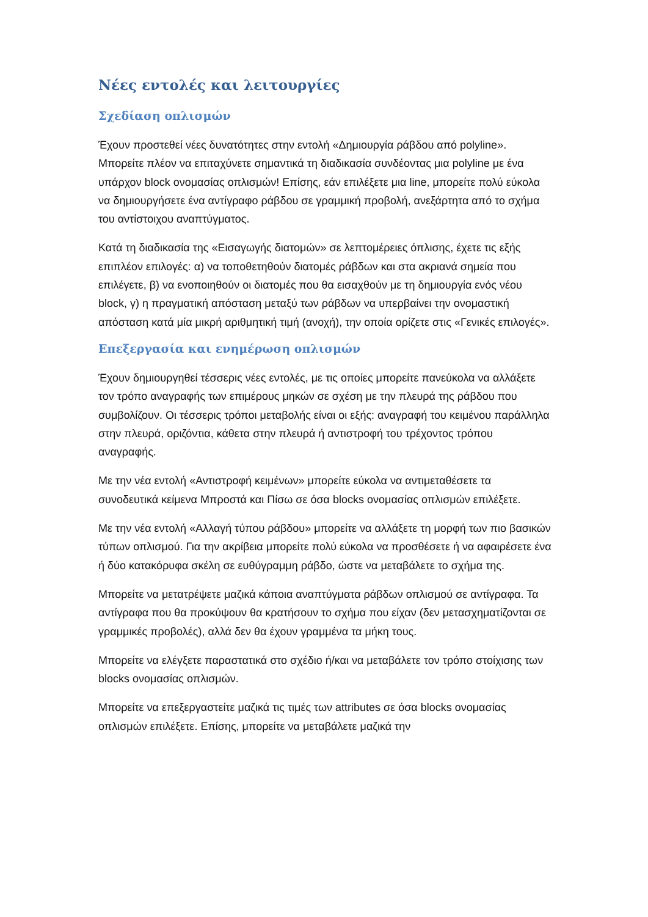Νέες εντολές και λειτουργίες
Σχεδίαση οπλισμών
Έχουν προστεθεί νέες δυνατότητες στην εντολή «Δημιουργία ράβδου από polyline». Μπορείτε πλέον να επιταχύνετε σημαντικά τη διαδικασία συνδέοντας μια polyline με ένα υπάρχον block ονομασίας οπλισμών! Επίσης, εάν επιλέξετε μια line, μπορείτε πολύ εύκολα να δημιουργήσετε ένα αντίγραφο ράβδου σε γραμμική προβολή, ανεξάρτητα από το σχήμα του αντίστοιχου αναπτύγματος.
Κατά τη διαδικασία της «Εισαγωγής διατομών» σε λεπτομέρειες όπλισης, έχετε τις εξής επιπλέον επιλογές: α) να τοποθετηθούν διατομές ράβδων και στα ακριανά σημεία που επιλέγετε, β) να ενοποιηθούν οι διατομές που θα εισαχθούν με τη δημιουργία ενός νέου block, γ) η πραγματική απόσταση μεταξύ των ράβδων να υπερβαίνει την ονομαστική απόσταση κατά μία μικρή αριθμητική τιμή (ανοχή), την οποία ορίζετε στις «Γενικές επιλογές».
Επεξεργασία και ενημέρωση οπλισμών
Έχουν δημιουργηθεί τέσσερις νέες εντολές, με τις οποίες μπορείτε πανεύκολα να αλλάξετε τον τρόπο αναγραφής των επιμέρους μηκών σε σχέση με την πλευρά της ράβδου που συμβολίζουν. Οι τέσσερις τρόποι μεταβολής είναι οι εξής: αναγραφή του κειμένου παράλληλα στην πλευρά, οριζόντια, κάθετα στην πλευρά ή αντιστροφή του τρέχοντος τρόπου αναγραφής.
Με την νέα εντολή «Αντιστροφή κειμένων» μπορείτε εύκολα να αντιμεταθέσετε τα συνοδευτικά κείμενα Μπροστά και Πίσω σε όσα blocks ονομασίας οπλισμών επιλέξετε.
Με την νέα εντολή «Αλλαγή τύπου ράβδου» μπορείτε να αλλάξετε τη μορφή των πιο βασικών τύπων οπλισμού. Για την ακρίβεια μπορείτε πολύ εύκολα να προσθέσετε ή να αφαιρέσετε ένα ή δύο κατακόρυφα σκέλη σε ευθύγραμμη ράβδο, ώστε να μεταβάλετε το σχήμα της.
Μπορείτε να μετατρέψετε μαζικά κάποια αναπτύγματα ράβδων οπλισμού σε αντίγραφα. Τα αντίγραφα που θα προκύψουν θα κρατήσουν το σχήμα που είχαν (δεν μετασχηματίζονται σε γραμμικές προβολές), αλλά δεν θα έχουν γραμμένα τα μήκη τους.
Μπορείτε να ελέγξετε παραστατικά στο σχέδιο ή/και να μεταβάλετε τον τρόπο στοίχισης των blocks ονομασίας οπλισμών.
Μπορείτε να επεξεργαστείτε μαζικά τις τιμές των attributes σε όσα blocks ονομασίας οπλισμών επιλέξετε. Επίσης, μπορείτε να μεταβάλετε μαζικά την